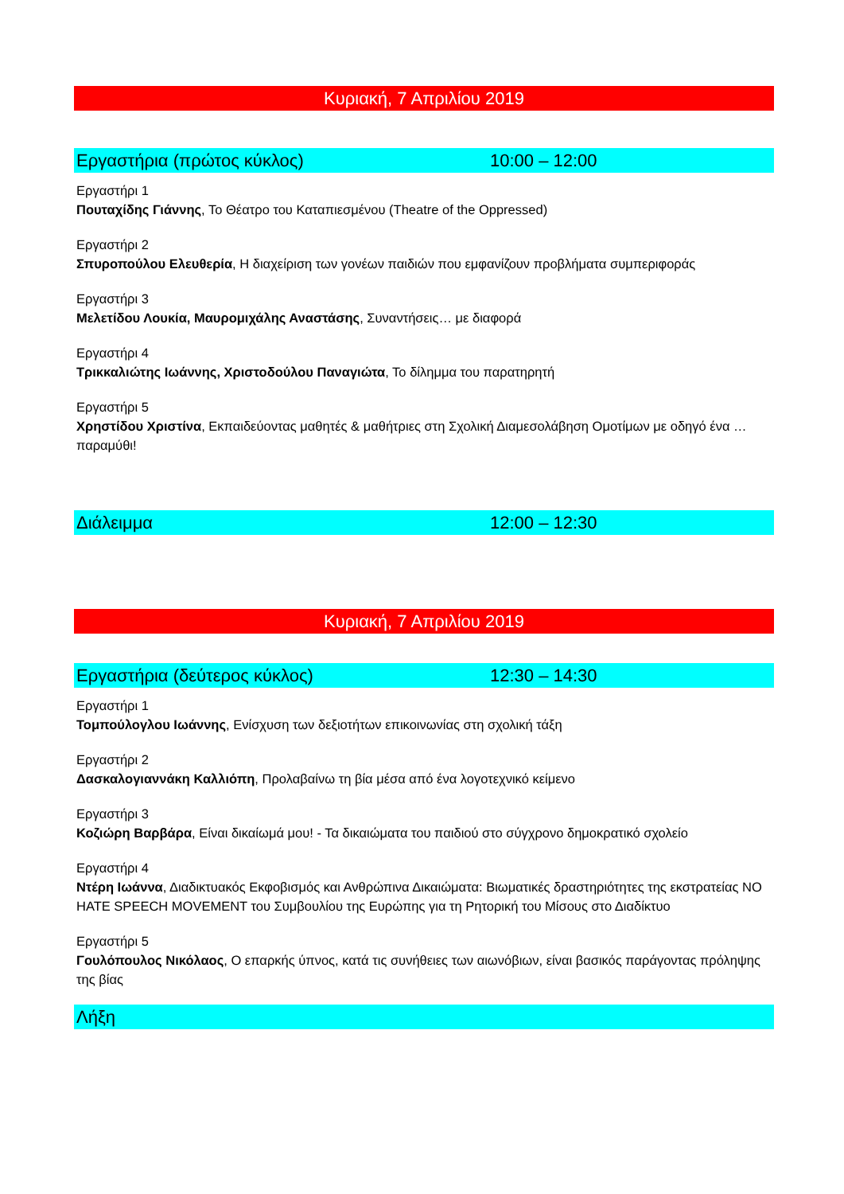Κυριακή, 7 Απριλίου 2019
Εργαστήρια (πρώτος κύκλος) 10:00 – 12:00
Εργαστήρι 1
Πουταχίδης Γιάννης, Το Θέατρο του Καταπιεσμένου (Theatre of the Oppressed)
Εργαστήρι 2
Σπυροπούλου Ελευθερία, Η διαχείριση των γονέων παιδιών που εμφανίζουν προβλήματα συμπεριφοράς
Εργαστήρι 3
Μελετίδου Λουκία, Μαυρομιχάλης Αναστάσης, Συναντήσεις… με διαφορά
Εργαστήρι 4
Τρικκαλιώτης Ιωάννης, Χριστοδούλου Παναγιώτα, Το δίλημμα του παρατηρητή
Εργαστήρι 5
Χρηστίδου Χριστίνα, Εκπαιδεύοντας μαθητές & μαθήτριες στη Σχολική Διαμεσολάβηση Ομοτίμων με οδηγό ένα … παραμύθι!
Διάλειμμα 12:00 – 12:30
Κυριακή, 7 Απριλίου 2019
Εργαστήρια (δεύτερος κύκλος) 12:30 – 14:30
Εργαστήρι 1
Τομπούλογλου Ιωάννης, Ενίσχυση των δεξιοτήτων επικοινωνίας στη σχολική τάξη
Εργαστήρι 2
Δασκαλογιαννάκη Καλλιόπη, Προλαβαίνω τη βία μέσα από ένα λογοτεχνικό κείμενο
Εργαστήρι 3
Κοζιώρη Βαρβάρα, Είναι δικαίωμά μου! - Τα δικαιώματα του παιδιού στο σύγχρονο δημοκρατικό σχολείο
Εργαστήρι 4
Ντέρη Ιωάννα, Διαδικτυακός Εκφοβισμός και Ανθρώπινα Δικαιώματα: Βιωματικές δραστηριότητες της εκστρατείας NO HATE SPEECH MOVEMENT του Συμβουλίου της Ευρώπης για τη Ρητορική του Μίσους στο Διαδίκτυο
Εργαστήρι 5
Γουλόπουλος Νικόλαος, Ο επαρκής ύπνος, κατά τις συνήθειες των αιωνόβιων, είναι βασικός παράγοντας πρόληψης της βίας
Λήξη